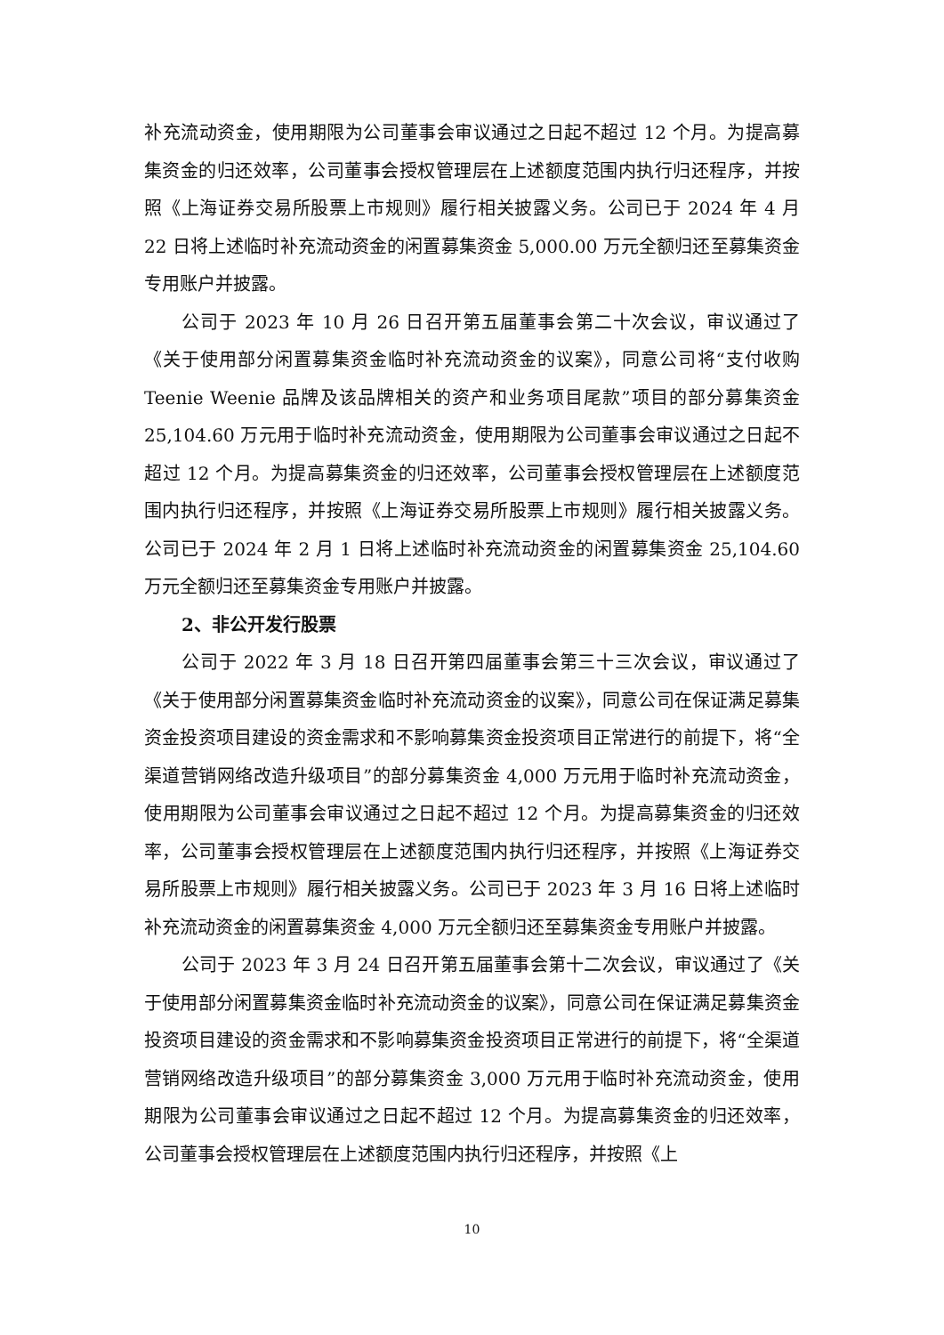补充流动资金，使用期限为公司董事会审议通过之日起不超过 12 个月。为提高募集资金的归还效率，公司董事会授权管理层在上述额度范围内执行归还程序，并按照《上海证券交易所股票上市规则》履行相关披露义务。公司已于 2024 年 4 月 22 日将上述临时补充流动资金的闲置募集资金 5,000.00 万元全额归还至募集资金专用账户并披露。
公司于 2023 年 10 月 26 日召开第五届董事会第二十次会议，审议通过了《关于使用部分闲置募集资金临时补充流动资金的议案》，同意公司将“支付收购 Teenie Weenie 品牌及该品牌相关的资产和业务项目尾款”项目的部分募集资金 25,104.60 万元用于临时补充流动资金，使用期限为公司董事会审议通过之日起不超过 12 个月。为提高募集资金的归还效率，公司董事会授权管理层在上述额度范围内执行归还程序，并按照《上海证券交易所股票上市规则》履行相关披露义务。公司已于 2024 年 2 月 1 日将上述临时补充流动资金的闲置募集资金 25,104.60 万元全额归还至募集资金专用账户并披露。
2、非公开发行股票
公司于 2022 年 3 月 18 日召开第四届董事会第三十三次会议，审议通过了《关于使用部分闲置募集资金临时补充流动资金的议案》，同意公司在保证满足募集资金投资项目建设的资金需求和不影响募集资金投资项目正常进行的前提下，将“全渠道营销网络改造升级项目”的部分募集资金 4,000 万元用于临时补充流动资金，使用期限为公司董事会审议通过之日起不超过 12 个月。为提高募集资金的归还效率，公司董事会授权管理层在上述额度范围内执行归还程序，并按照《上海证券交易所股票上市规则》履行相关披露义务。公司已于 2023 年 3 月 16 日将上述临时补充流动资金的闲置募集资金 4,000 万元全额归还至募集资金专用账户并披露。
公司于 2023 年 3 月 24 日召开第五届董事会第十二次会议，审议通过了《关于使用部分闲置募集资金临时补充流动资金的议案》，同意公司在保证满足募集资金投资项目建设的资金需求和不影响募集资金投资项目正常进行的前提下，将“全渠道营销网络改造升级项目”的部分募集资金 3,000 万元用于临时补充流动资金，使用期限为公司董事会审议通过之日起不超过 12 个月。为提高募集资金的归还效率，公司董事会授权管理层在上述额度范围内执行归还程序，并按照《上
10